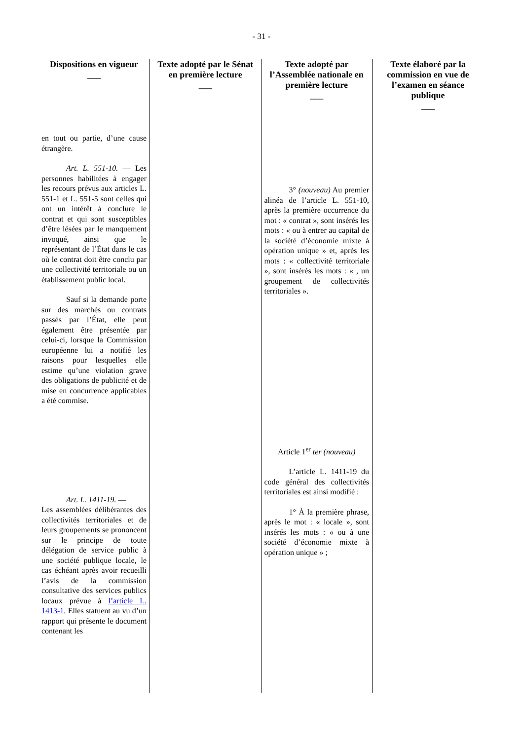- 31 -
| Dispositions en vigueur ___ | Texte adopté par le Sénat en première lecture ___ | Texte adopté par l’Assemblée nationale en première lecture ___ | Texte élaboré par la commission en vue de l’examen en séance publique ___ |
| --- | --- | --- | --- |
| en tout ou partie, d’une cause étrangère. Art. L. 551-10. — Les personnes habilitées à engager les recours prévus aux articles L. 551-1 et L. 551-5 sont celles qui ont un intérêt à conclure le contrat et qui sont susceptibles d’être lésées par le manquement invoqué, ainsi que le représentant de l’État dans le cas où le contrat doit être conclu par une collectivité territoriale ou un établissement public local. Sauf si la demande porte sur des marchés ou contrats passés par l’État, elle peut également être présentée par celui-ci, lorsque la Commission européenne lui a notifié les raisons pour lesquelles elle estime qu’une violation grave des obligations de publicité et de mise en concurrence applicables a été commise. Art. L. 1411-19. — Les assemblées délibérantes des collectivités territoriales et de leurs groupements se prononcent sur le principe de toute délégation de service public à une société publique locale, le cas échéant après avoir recueilli l’avis de la commission consultative des services publics locaux prévue à l’article L. 1413-1. Elles statuent au vu d’un rapport qui présente le document contenant les | | 3° (nouveau) Au premier alinéa de l’article L. 551-10, après la première occurrence du mot : « contrat », sont insérés les mots : « ou à entrer au capital de la société d’économie mixte à opération unique » et, après les mots : « collectivité territoriale », sont insérés les mots : « , un groupement de collectivités territoriales ». Article 1<sup>er</sup> ter (nouveau) L’article L. 1411-19 du code général des collectivités territoriales est ainsi modifié : 1° À la première phrase, après le mot : « locale », sont insérés les mots : « ou à une société d’économie mixte à opération unique » ; | |